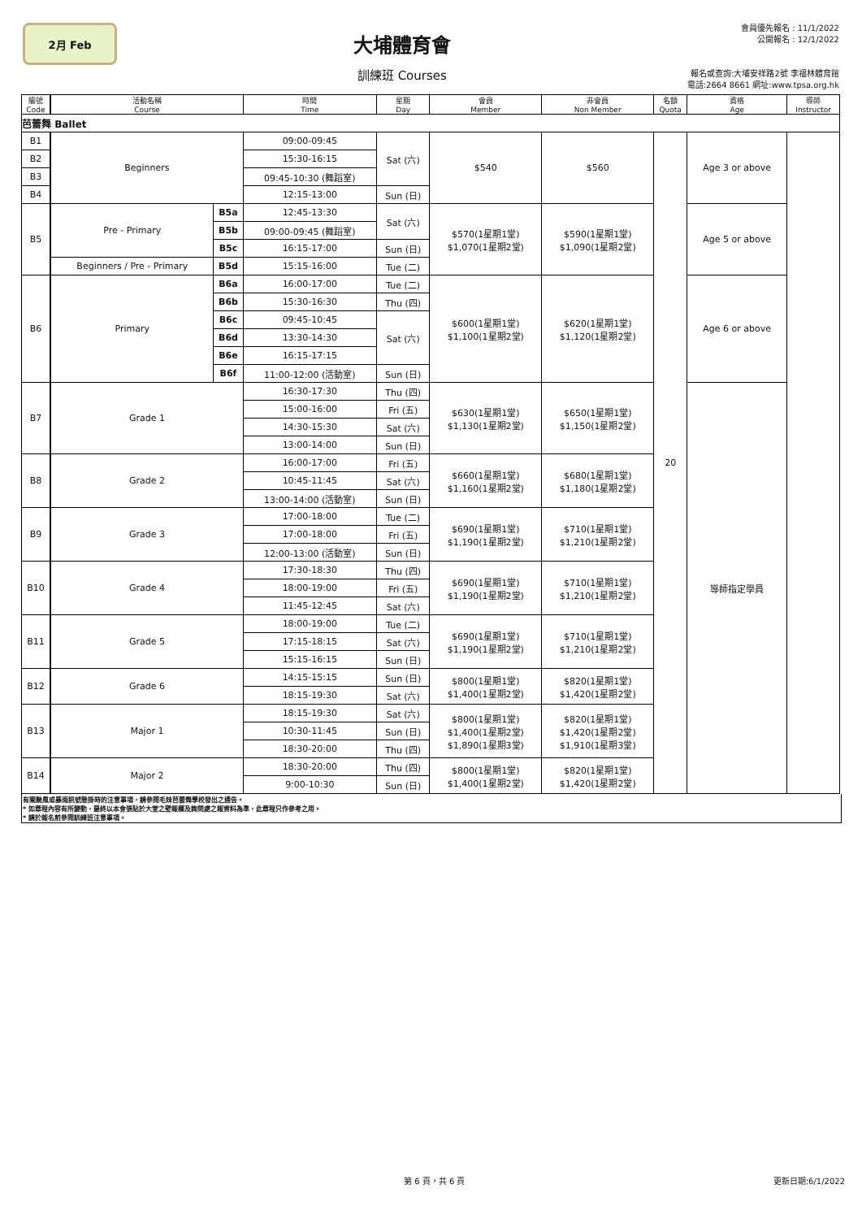2月 Feb
大埔體育會
訓練班 Courses
會員優先報名 : 11/1/2022
公開報名 : 12/1/2022
報名或查詢:大埔安祥路2號 李福林體育館
電話:2664 8661 網址:www.tpsa.org.hk
| 編號 Code | | 活動名稱 Course | | 時間 Time | 星期 Day | 會員 Member | 非會員 Non Member | 名額 Quota | 資格 Age | 導師 Instructor |
| --- | --- | --- | --- | --- | --- | --- | --- | --- | --- | --- |
| 芭蕾舞 Ballet | | | | | | | | | | |
| B1 | | Beginners | | 09:00-09:45 | Sat (六) | $540 | $560 | 20 | Age 3 or above | |
| B2 | | | | 15:30-16:15 | | | | | | |
| B3 | | | | 09:45-10:30 (舞蹈室) | | | | | | |
| B4 | | | | 12:15-13:00 | Sun (日) | | | | | |
| B5 | | Pre - Primary | B5a | 12:45-13:30 | Sat (六) | $570(1星期1堂) $1,070(1星期2堂) | $590(1星期1堂) $1,090(1星期2堂) | | Age 5 or above | |
| | | | B5b | 09:00-09:45 (舞蹈室) | | | | | | |
| | | | B5c | 16:15-17:00 | Sun (日) | | | | | |
| | | Beginners / Pre - Primary | B5d | 15:15-16:00 | Tue (二) | | | | | |
| B6 | | Primary | B6a | 16:00-17:00 | Tue (二) | $600(1星期1堂) $1,100(1星期2堂) | $620(1星期1堂) $1,120(1星期2堂) | | Age 6 or above | |
| | | | B6b | 15:30-16:30 | Thu (四) | | | | | |
| | | | B6c | 09:45-10:45 | Sat (六) | | | | | |
| | | | B6d | 13:30-14:30 | | | | | | |
| | | | B6e | 16:15-17:15 | | | | | | |
| | | | B6f | 11:00-12:00 (活動室) | Sun (日) | | | | | |
| B7 | | Grade 1 | | 16:30-17:30 | Thu (四) | $630(1星期1堂) $1,130(1星期2堂) | $650(1星期1堂) $1,150(1星期2堂) | | 導師指定學員 | |
| | | | | 15:00-16:00 | Fri (五) | | | | | |
| | | | | 14:30-15:30 | Sat (六) | | | | | |
| | | | | 13:00-14:00 | Sun (日) | | | | | |
| B8 | | Grade 2 | | 16:00-17:00 | Fri (五) | $660(1星期1堂) $1,160(1星期2堂) | $680(1星期1堂) $1,180(1星期2堂) | | | |
| | | | | 10:45-11:45 | Sat (六) | | | | | |
| | | | | 13:00-14:00 (活動室) | Sun (日) | | | | | |
| B9 | | Grade 3 | | 17:00-18:00 | Tue (二) | $690(1星期1堂) $1,190(1星期2堂) | $710(1星期1堂) $1,210(1星期2堂) | | | |
| | | | | 17:00-18:00 | Fri (五) | | | | | |
| | | | | 12:00-13:00 (活動室) | Sun (日) | | | | | |
| B10 | | Grade 4 | | 17:30-18:30 | Thu (四) | $690(1星期1堂) $1,190(1星期2堂) | $710(1星期1堂) $1,210(1星期2堂) | | | |
| | | | | 18:00-19:00 | Fri (五) | | | | | |
| | | | | 11:45-12:45 | Sat (六) | | | | | |
| B11 | | Grade 5 | | 18:00-19:00 | Tue (二) | $690(1星期1堂) $1,190(1星期2堂) | $710(1星期1堂) $1,210(1星期2堂) | | | |
| | | | | 17:15-18:15 | Sat (六) | | | | | |
| | | | | 15:15-16:15 | Sun (日) | | | | | |
| B12 | | Grade 6 | | 14:15-15:15 | Sun (日) | $800(1星期1堂) $1,400(1星期2堂) | $820(1星期1堂) $1,420(1星期2堂) | | | |
| | | | | 18:15-19:30 | Sat (六) | | | | | |
| B13 | | Major 1 | | 18:15-19:30 | Sat (六) | $800(1星期1堂) $1,400(1星期2堂) $1,890(1星期3堂) | $820(1星期1堂) $1,420(1星期2堂) $1,910(1星期3堂) | | | |
| | | | | 10:30-11:45 | Sun (日) | | | | | |
| | | | | 18:30-20:00 | Thu (四) | | | | | |
| B14 | | Major 2 | | 18:30-20:00 | Thu (四) | $800(1星期1堂) $1,400(1星期2堂) | $820(1星期1堂) $1,420(1星期2堂) | | | |
| | | | | 9:00-10:30 | Sun (日) | | | | | |
有關颱風或暴雨訊號懸掛時的注意事項，請參閱毛妹芭蕾舞學校發出之通告。
* 如章程內容有所變動，最終以本會張貼於大堂之壁報欄及詢問處之報資料為準，此章程只作參考之用。
* 請於報名前參閱訓練班注意事項。
第 6 頁，共 6 頁 更新日期:6/1/2022